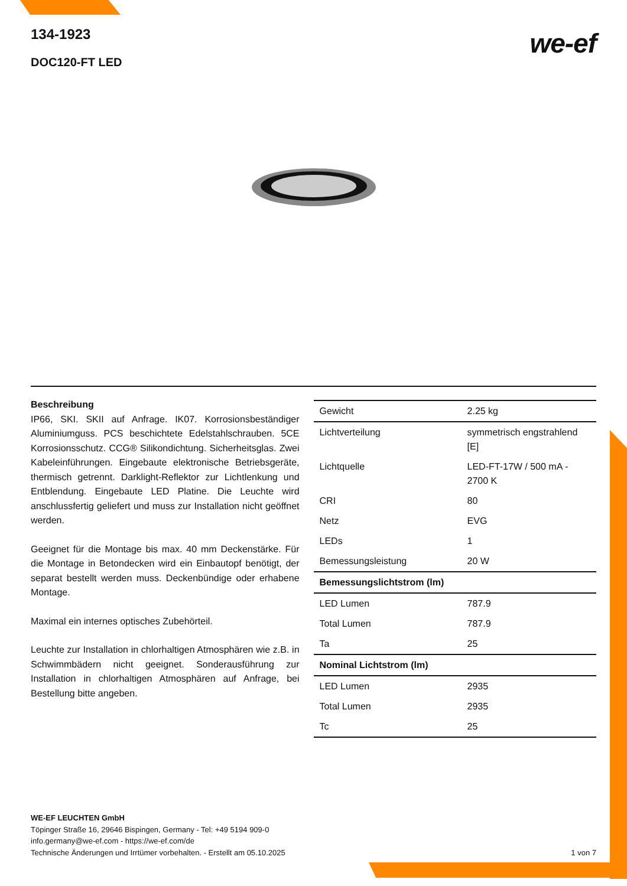we-ef
134-1923
DOC120-FT LED
Beschreibung
IP66, SKI. SKII auf Anfrage. IK07. Korrosionsbeständiger Aluminiumguss. PCS beschichtete Edelstahlschrauben. 5CE Korrosionsschutz. CCG® Silikondichtung. Sicherheitsglas. Zwei Kabeleinführungen. Eingebaute elektronische Betriebsgeräte, thermisch getrennt. Darklight-Reflektor zur Lichtlenkung und Entblendung. Eingebaute LED Platine. Die Leuchte wird anschlussfertig geliefert und muss zur Installation nicht geöffnet werden.
Geeignet für die Montage bis max. 40 mm Deckenstärke. Für die Montage in Betondecken wird ein Einbautopf benötigt, der separat bestellt werden muss. Deckenbündige oder erhabene Montage.
Maximal ein internes optisches Zubehörteil.
Leuchte zur Installation in chlorhaltigen Atmosphären wie z.B. in Schwimmbädern nicht geeignet. Sonderausführung zur Installation in chlorhaltigen Atmosphären auf Anfrage, bei Bestellung bitte angeben.
| Gewicht | 2.25 kg |
| Lichtverteilung | symmetrisch engstrahlend [E] |
| Lichtquelle | LED-FT-17W / 500 mA - 2700 K |
| CRI | 80 |
| Netz | EVG |
| LEDs | 1 |
| Bemessungsleistung | 20 W |
| Bemessungslichtstrom (lm) | |
| LED Lumen | 787.9 |
| Total Lumen | 787.9 |
| Ta | 25 |
| Nominal Lichtstrom (lm) | |
| LED Lumen | 2935 |
| Total Lumen | 2935 |
| Tc | 25 |
WE-EF LEUCHTEN GmbH
Töpinger Straße 16, 29646 Bispingen, Germany - Tel: +49 5194 909-0
info.germany@we-ef.com - https://we-ef.com/de
Technische Änderungen und Irrtümer vorbehalten. - Erstellt am 05.10.2025 1 von 7